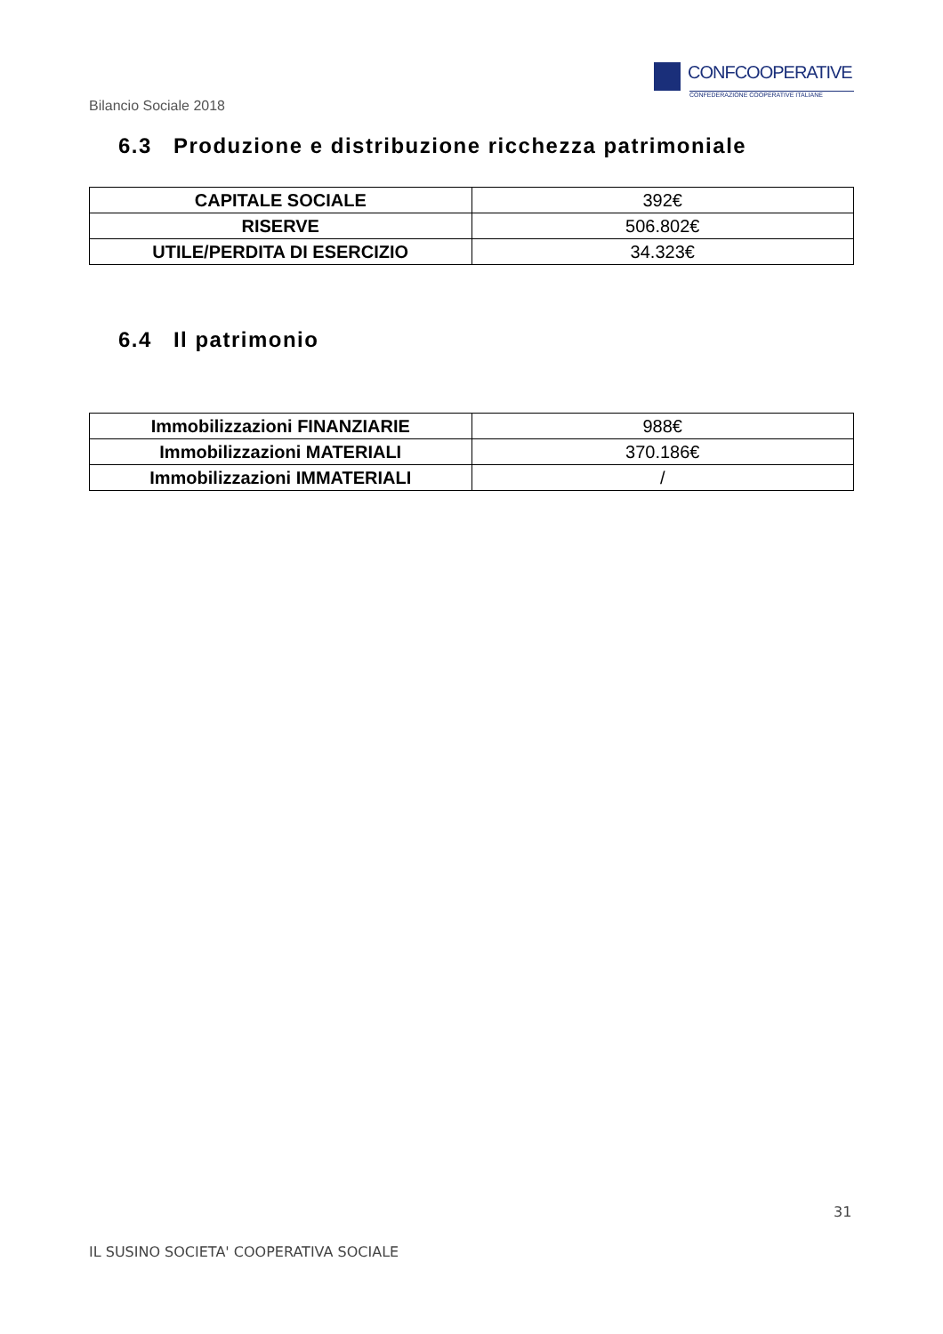Bilancio Sociale 2018
CONFCOOPERATIVE
CONFEDERAZIONE COOPERATIVE ITALIANE
6.3 Produzione e distribuzione ricchezza patrimoniale
| CAPITALE SOCIALE | 392€ |
| RISERVE | 506.802€ |
| UTILE/PERDITA DI ESERCIZIO | 34.323€ |
6.4 Il patrimonio
| Immobilizzazioni FINANZIARIE | 988€ |
| Immobilizzazioni MATERIALI | 370.186€ |
| Immobilizzazioni IMMATERIALI | / |
31
IL SUSINO SOCIETA' COOPERATIVA SOCIALE